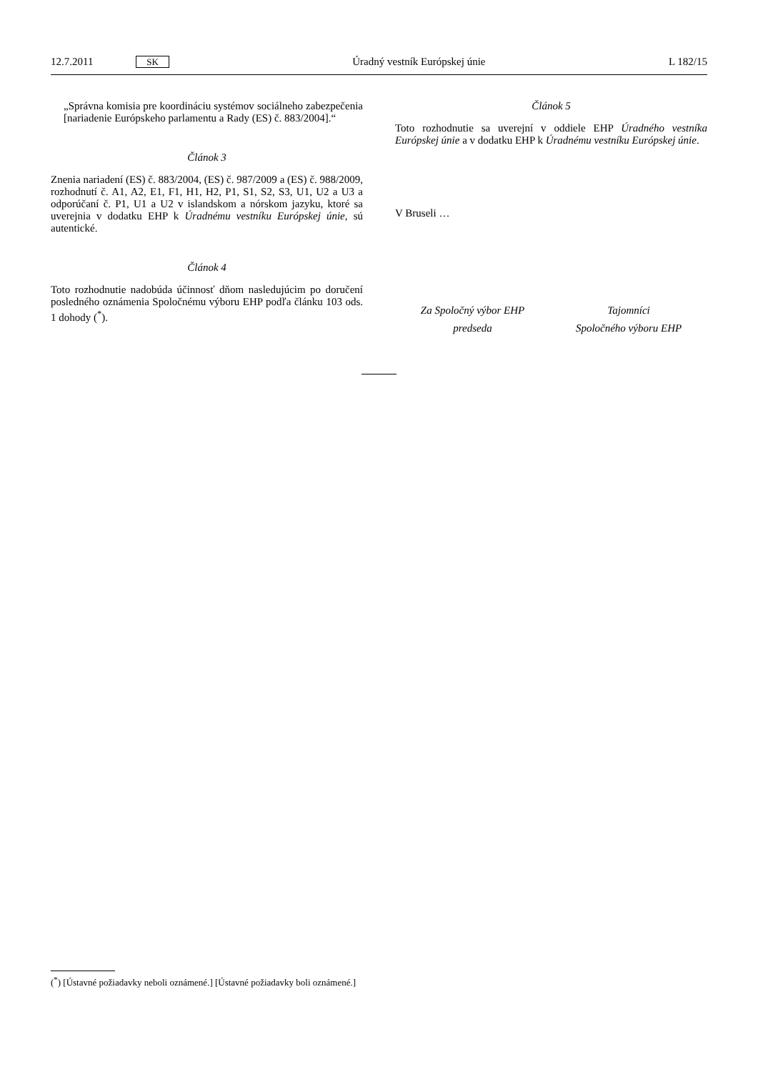12.7.2011 SK Úradný vestník Európskej únie L 182/15
„Správna komisia pre koordináciu systémov sociálneho zabezpečenia [nariadenie Európskeho parlamentu a Rady (ES) č. 883/2004].“
Článok 3
Znenia nariadení (ES) č. 883/2004, (ES) č. 987/2009 a (ES) č. 988/2009, rozhodnutí č. A1, A2, E1, F1, H1, H2, P1, S1, S2, S3, U1, U2 a U3 a odporúčaní č. P1, U1 a U2 v islandskom a nórskom jazyku, ktoré sa uverejnia v dodatku EHP k Úradnému vestníku Európskej únie, sú autentické.
Článok 4
Toto rozhodnutie nadobúda účinnosť dňom nasledujúcim po doručení posledného oznámenia Spoločnému výboru EHP podľa článku 103 ods. 1 dohody (<sup>*</sup>).
Článok 5
Toto rozhodnutie sa uverejní v oddiele EHP Úradného vestníka Európskej únie a v dodatku EHP k Úradnému vestníku Európskej únie.
V Bruseli …
Za Spoločný výbor EHP
predseda
Tajomníci
Spoločného výboru EHP
(<sup>*</sup>) [Ústavné požiadavky neboli oznámené.] [Ústavné požiadavky boli oznámené.]